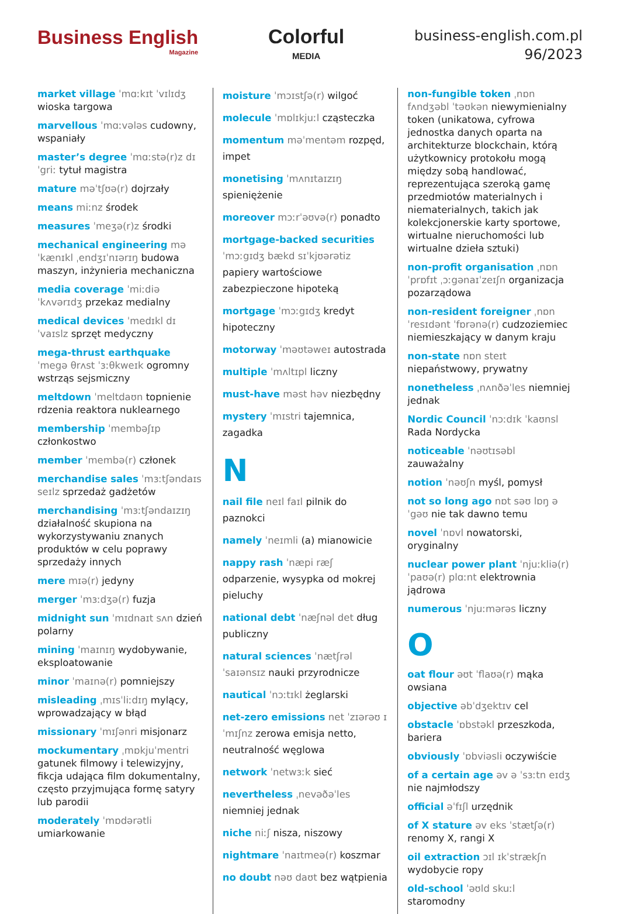Business English
Magazine
Colorful
MEDIA
business-english.com.pl
96/2023
market village ˈmɑːkɪt ˈvɪlɪdʒ wioska targowa
marvellous ˈmɑːvələs cudowny, wspaniały
master’s degree ˈmɑːstə(r)z dɪˈgriː tytuł magistra
mature məˈtʃʊə(r) dojrzały
means miːnz środek
measures ˈmeʒə(r)z środki
mechanical engineering məˈkænɪkl ˌendʒɪˈnɪərɪŋ budowa maszyn, inżynieria mechaniczna
media coverage ˈmiːdiə ˈkʌvərɪdʒ przekaz medialny
medical devices ˈmedɪkl dɪˈvaɪslz sprzęt medyczny
mega-thrust earthquake ˈmegə θrʌst ˈɜːθkweɪk ogromny wstrząs sejsmiczny
meltdown ˈmeltdaʊn topnienie rdzenia reaktora nuklearnego
membership ˈmembəʃɪp członkostwo
member ˈmembə(r) członek
merchandise sales ˈmɜːtʃəndaɪs seɪlz sprzedaż gadżetów
merchandising ˈmɜːtʃəndaɪzɪŋ działalność skupiona na wykorzystywaniu znanych produktów w celu poprawy sprzedaży innych
mere mɪə(r) jedyny
merger ˈmɜːdʒə(r) fuzja
midnight sun ˈmɪdnaɪt sʌn dzień polarny
mining ˈmaɪnɪŋ wydobywanie, eksploatowanie
minor ˈmaɪnə(r) pomniejszy
misleading ˌmɪsˈliːdɪŋ mylący, wprowadzający w błąd
missionary ˈmɪʃənri misjonarz
mockumentary ˌmɒkjuˈmentri gatunek filmowy i telewizyjny, fikcja udająca film dokumentalny, często przyjmująca formę satyry lub parodii
moderately ˈmɒdərətli umiarkowanie
moisture ˈmɔɪstʃə(r) wilgoć
molecule ˈmɒlɪkjuːl cząsteczka
momentum məˈmentəm rozpęd, impet
monetising ˈmʌnɪtaɪzɪŋ spieniężenie
moreover mɔːrˈəʊvə(r) ponadto
mortgage-backed securities ˈmɔːgɪdʒ bækd sɪˈkjʊərətiz papiery wartościowe zabezpieczone hipoteką
mortgage ˈmɔːgɪdʒ kredyt hipoteczny
motorway ˈməʊtəweɪ autostrada
multiple ˈmʌltɪpl liczny
must-have məst həv niezbędny
mystery ˈmɪstri tajemnica, zagadka
N
nail file neɪl faɪl pilnik do paznokci
namely ˈneɪmli (a) mianowicie
nappy rash ˈnæpi ræʃ odparzenie, wysypka od mokrej pieluchy
national debt ˈnæʃnəl det dług publiczny
natural sciences ˈnætʃrəl ˈsaɪənsɪz nauki przyrodnicze
nautical ˈnɔːtɪkl żeglarski
net-zero emissions net ˈzɪərəʊ ɪˈmɪʃnz zerowa emisja netto, neutralność węglowa
network ˈnetwɜːk sieć
nevertheless ˌnevəðəˈles niemniej jednak
niche niːʃ nisza, niszowy
nightmare ˈnaɪtmeə(r) koszmar
no doubt nəʊ daʊt bez wątpienia
non-fungible token ˌnɒn fʌndʒəbl ˈtəʊkən niewymienialny token (unikatowa, cyfrowa jednostka danych oparta na architekturze blockchain, którą użytkownicy protokołu mogą między sobą handlować, reprezentująca szeroką gamę przedmiotów materialnych i niematerialnych, takich jak kolekcjonerskie karty sportowe, wirtualne nieruchomości lub wirtualne dzieła sztuki)
non-profit organisation ˌnɒn ˈprɒfɪt ˌɔːgənaɪˈzeɪʃn organizacja pozarządowa
non-resident foreigner ˌnɒn ˈresɪdənt ˈfɒrənə(r) cudzoziemiec niemieszkający w danym kraju
non-state nɒn steɪt niepaństwowy, prywatny
nonetheless ˌnʌnðəˈles niemniej jednak
Nordic Council ˈnɔːdɪk ˈkaʊnsl Rada Nordycka
noticeable ˈnəʊtɪsəbl zauważalny
notion ˈnəʊʃn myśl, pomysł
not so long ago nɒt səʊ lɒŋ əˈgəʊ nie tak dawno temu
novel ˈnɒvl nowatorski, oryginalny
nuclear power plant ˈnjuːkliə(r) ˈpaʊə(r) plɑːnt elektrownia jądrowa
numerous ˈnjuːmərəs liczny
O
oat flour əʊt ˈflaʊə(r) mąka owsiana
objective əbˈdʒektɪv cel
obstacle ˈɒbstəkl przeszkoda, bariera
obviously ˈɒbviəsli oczywiście
of a certain age əv ə ˈsɜːtn eɪdʒ nie najmłodszy
official əˈfɪʃl urzędnik
of X stature əv eks ˈstætʃə(r) renomy X, rangi X
oil extraction ɔɪl ɪkˈstrækʃn wydobycie ropy
old-school ˈəʊld skuːl staromodny